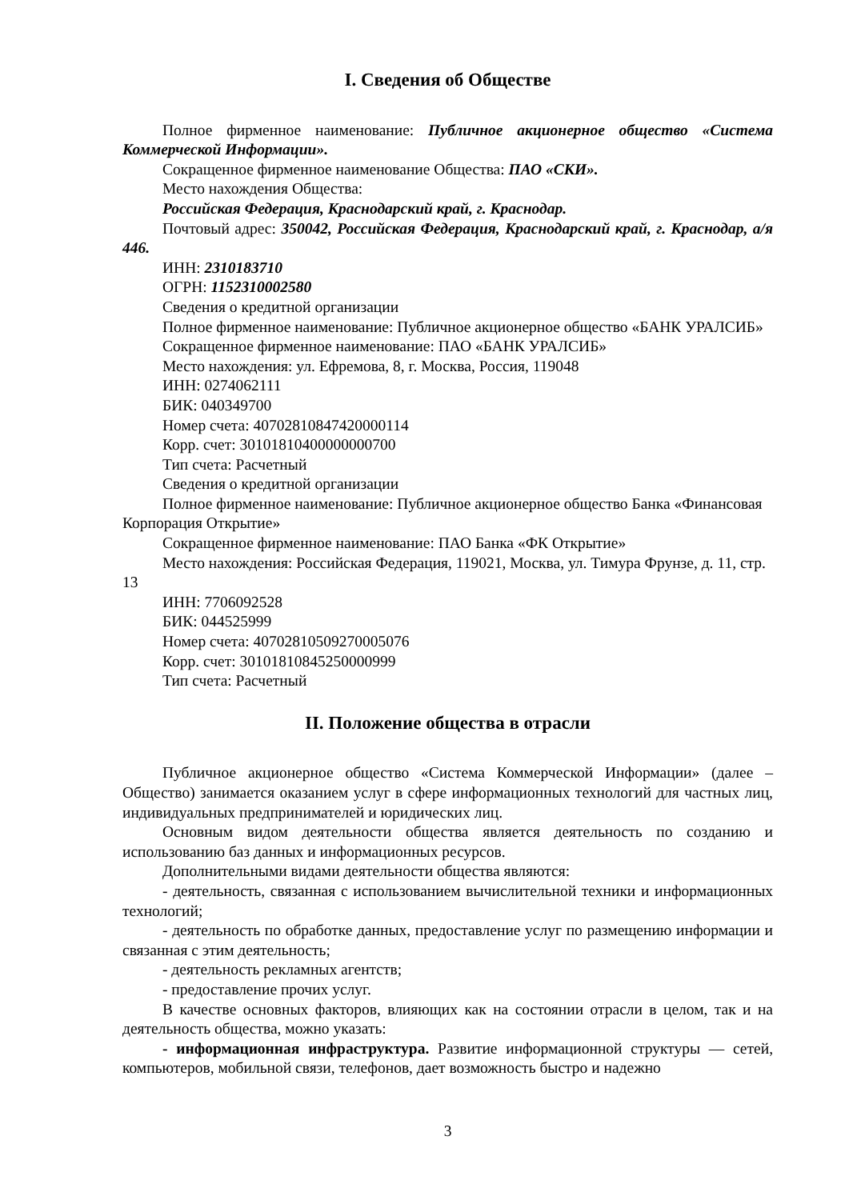I. Сведения об Обществе
Полное фирменное наименование: Публичное акционерное общество «Система Коммерческой Информации».
Сокращенное фирменное наименование Общества: ПАО «СКИ».
Место нахождения Общества:
Российская Федерация, Краснодарский край, г. Краснодар.
Почтовый адрес: 350042, Российская Федерация, Краснодарский край, г. Краснодар, а/я 446.
ИНН: 2310183710
ОГРН: 1152310002580
Сведения о кредитной организации
Полное фирменное наименование: Публичное акционерное общество «БАНК УРАЛСИБ»
Сокращенное фирменное наименование: ПАО «БАНК УРАЛСИБ»
Место нахождения: ул. Ефремова, 8, г. Москва, Россия, 119048
ИНН: 0274062111
БИК: 040349700
Номер счета: 40702810847420000114
Корр. счет: 30101810400000000700
Тип счета: Расчетный
Сведения о кредитной организации
Полное фирменное наименование: Публичное акционерное общество Банка «Финансовая Корпорация Открытие»
Сокращенное фирменное наименование: ПАО Банка «ФК Открытие»
Место нахождения: Российская Федерация, 119021, Москва, ул. Тимура Фрунзе, д. 11, стр. 13
ИНН: 7706092528
БИК: 044525999
Номер счета: 40702810509270005076
Корр. счет: 30101810845250000999
Тип счета: Расчетный
II. Положение общества в отрасли
Публичное акционерное общество «Система Коммерческой Информации» (далее – Общество) занимается оказанием услуг в сфере информационных технологий для частных лиц, индивидуальных предпринимателей и юридических лиц.
Основным видом деятельности общества является деятельность по созданию и использованию баз данных и информационных ресурсов.
Дополнительными видами деятельности общества являются:
- деятельность, связанная с использованием вычислительной техники и информационных технологий;
- деятельность по обработке данных, предоставление услуг по размещению информации и связанная с этим деятельность;
- деятельность рекламных агентств;
- предоставление прочих услуг.
В качестве основных факторов, влияющих как на состоянии отрасли в целом, так и на деятельность общества, можно указать:
- информационная инфраструктура. Развитие информационной структуры — сетей, компьютеров, мобильной связи, телефонов, дает возможность быстро и надежно
3